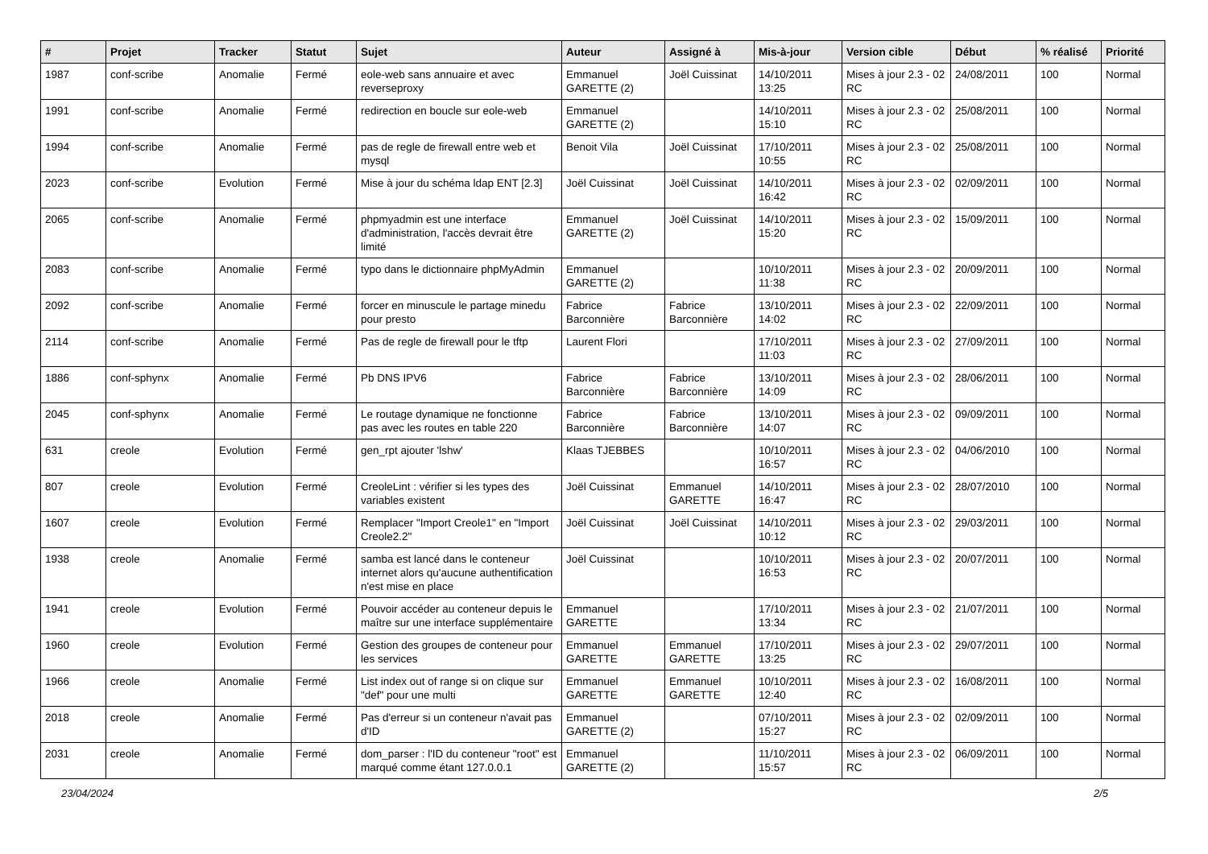| # | Projet | Tracker | Statut | Sujet | Auteur | Assigné à | Mis-à-jour | Version cible | Début | % réalisé | Priorité |
| --- | --- | --- | --- | --- | --- | --- | --- | --- | --- | --- | --- |
| 1987 | conf-scribe | Anomalie | Fermé | eole-web sans annuaire et avec reverseproxy | Emmanuel GARETTE (2) | Joël Cuissinat | 14/10/2011 13:25 | Mises à jour 2.3 - 02 RC | 24/08/2011 | 100 | Normal |
| 1991 | conf-scribe | Anomalie | Fermé | redirection en boucle sur eole-web | Emmanuel GARETTE (2) | | 14/10/2011 15:10 | Mises à jour 2.3 - 02 RC | 25/08/2011 | 100 | Normal |
| 1994 | conf-scribe | Anomalie | Fermé | pas de regle de firewall entre web et mysql | Benoit Vila | Joël Cuissinat | 17/10/2011 10:55 | Mises à jour 2.3 - 02 RC | 25/08/2011 | 100 | Normal |
| 2023 | conf-scribe | Evolution | Fermé | Mise à jour du schéma ldap ENT [2.3] | Joël Cuissinat | Joël Cuissinat | 14/10/2011 16:42 | Mises à jour 2.3 - 02 RC | 02/09/2011 | 100 | Normal |
| 2065 | conf-scribe | Anomalie | Fermé | phpmyadmin est une interface d'administration, l'accès devrait être limité | Emmanuel GARETTE (2) | Joël Cuissinat | 14/10/2011 15:20 | Mises à jour 2.3 - 02 RC | 15/09/2011 | 100 | Normal |
| 2083 | conf-scribe | Anomalie | Fermé | typo dans le dictionnaire phpMyAdmin | Emmanuel GARETTE (2) | | 10/10/2011 11:38 | Mises à jour 2.3 - 02 RC | 20/09/2011 | 100 | Normal |
| 2092 | conf-scribe | Anomalie | Fermé | forcer en minuscule le partage minedu pour presto | Fabrice Barconnière | Fabrice Barconnière | 13/10/2011 14:02 | Mises à jour 2.3 - 02 RC | 22/09/2011 | 100 | Normal |
| 2114 | conf-scribe | Anomalie | Fermé | Pas de regle de firewall pour le tftp | Laurent Flori | | 17/10/2011 11:03 | Mises à jour 2.3 - 02 RC | 27/09/2011 | 100 | Normal |
| 1886 | conf-sphynx | Anomalie | Fermé | Pb DNS IPV6 | Fabrice Barconnière | Fabrice Barconnière | 13/10/2011 14:09 | Mises à jour 2.3 - 02 RC | 28/06/2011 | 100 | Normal |
| 2045 | conf-sphynx | Anomalie | Fermé | Le routage dynamique ne fonctionne pas avec les routes en table 220 | Fabrice Barconnière | Fabrice Barconnière | 13/10/2011 14:07 | Mises à jour 2.3 - 02 RC | 09/09/2011 | 100 | Normal |
| 631 | creole | Evolution | Fermé | gen_rpt ajouter 'lshw' | Klaas TJEBBES | | 10/10/2011 16:57 | Mises à jour 2.3 - 02 RC | 04/06/2010 | 100 | Normal |
| 807 | creole | Evolution | Fermé | CreoleLint : vérifier si les types des variables existent | Joël Cuissinat | Emmanuel GARETTE | 14/10/2011 16:47 | Mises à jour 2.3 - 02 RC | 28/07/2010 | 100 | Normal |
| 1607 | creole | Evolution | Fermé | Remplacer "Import Creole1" en "Import Creole2.2" | Joël Cuissinat | Joël Cuissinat | 14/10/2011 10:12 | Mises à jour 2.3 - 02 RC | 29/03/2011 | 100 | Normal |
| 1938 | creole | Anomalie | Fermé | samba est lancé dans le conteneur internet alors qu'aucune authentification n'est mise en place | Joël Cuissinat | | 10/10/2011 16:53 | Mises à jour 2.3 - 02 RC | 20/07/2011 | 100 | Normal |
| 1941 | creole | Evolution | Fermé | Pouvoir accéder au conteneur depuis le maître sur une interface supplémentaire | Emmanuel GARETTE | | 17/10/2011 13:34 | Mises à jour 2.3 - 02 RC | 21/07/2011 | 100 | Normal |
| 1960 | creole | Evolution | Fermé | Gestion des groupes de conteneur pour les services | Emmanuel GARETTE | Emmanuel GARETTE | 17/10/2011 13:25 | Mises à jour 2.3 - 02 RC | 29/07/2011 | 100 | Normal |
| 1966 | creole | Anomalie | Fermé | List index out of range si on clique sur "def" pour une multi | Emmanuel GARETTE | Emmanuel GARETTE | 10/10/2011 12:40 | Mises à jour 2.3 - 02 RC | 16/08/2011 | 100 | Normal |
| 2018 | creole | Anomalie | Fermé | Pas d'erreur si un conteneur n'avait pas d'ID | Emmanuel GARETTE (2) | | 07/10/2011 15:27 | Mises à jour 2.3 - 02 RC | 02/09/2011 | 100 | Normal |
| 2031 | creole | Anomalie | Fermé | dom_parser : l'ID du conteneur "root" est marqué comme étant 127.0.0.1 | Emmanuel GARETTE (2) | | 11/10/2011 15:57 | Mises à jour 2.3 - 02 RC | 06/09/2011 | 100 | Normal |
23/04/2024 2/5